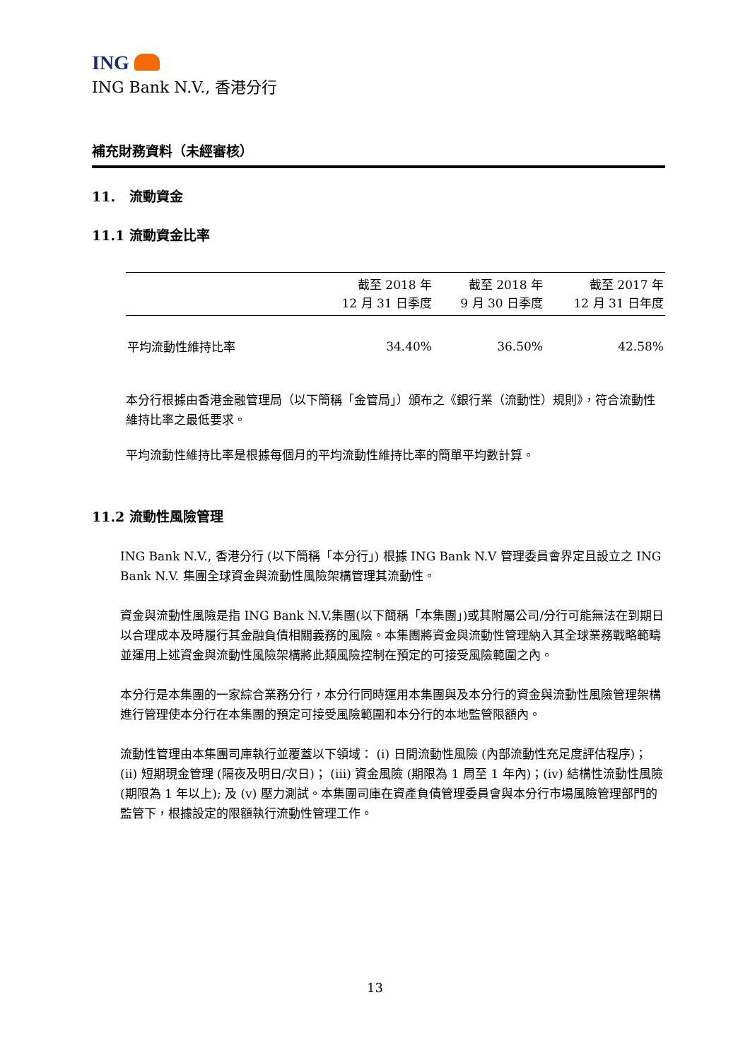ING
ING Bank N.V., 香港分行
補充財務資料（未經審核）
11. 流動資金
11.1 流動資金比率
| | 截至 2018 年 12 月 31 日季度 | 截至 2018 年 9 月 30 日季度 | 截至 2017 年 12 月 31 日年度 |
| --- | --- | --- | --- |
| 平均流動性維持比率 | 34.40% | 36.50% | 42.58% |
本分行根據由香港金融管理局（以下簡稱「金管局」）頒布之《銀行業（流動性）規則》，符合流動性維持比率之最低要求。
平均流動性維持比率是根據每個月的平均流動性維持比率的簡單平均數計算。
11.2 流動性風險管理
ING Bank N.V., 香港分行 (以下簡稱「本分行」) 根據 ING Bank N.V 管理委員會界定且設立之 ING Bank N.V. 集團全球資金與流動性風險架構管理其流動性。
資金與流動性風險是指 ING Bank N.V.集團(以下簡稱「本集團」)或其附屬公司/分行可能無法在到期日以合理成本及時履行其金融負債相關義務的風險。本集團將資金與流動性管理納入其全球業務戰略範疇並運用上述資金與流動性風險架構將此類風險控制在預定的可接受風險範圍之內。
本分行是本集團的一家綜合業務分行，本分行同時運用本集團與及本分行的資金與流動性風險管理架構進行管理使本分行在本集團的預定可接受風險範圍和本分行的本地監管限額內。
流動性管理由本集團司庫執行並覆蓋以下領域： (i) 日間流動性風險 (內部流動性充足度評估程序)； (ii) 短期現金管理 (隔夜及明日/次日)； (iii) 資金風險 (期限為 1 周至 1 年內)；(iv) 結構性流動性風險 (期限為 1 年以上); 及 (v) 壓力測試。本集團司庫在資產負債管理委員會與本分行市場風險管理部門的監管下，根據設定的限額執行流動性管理工作。
13